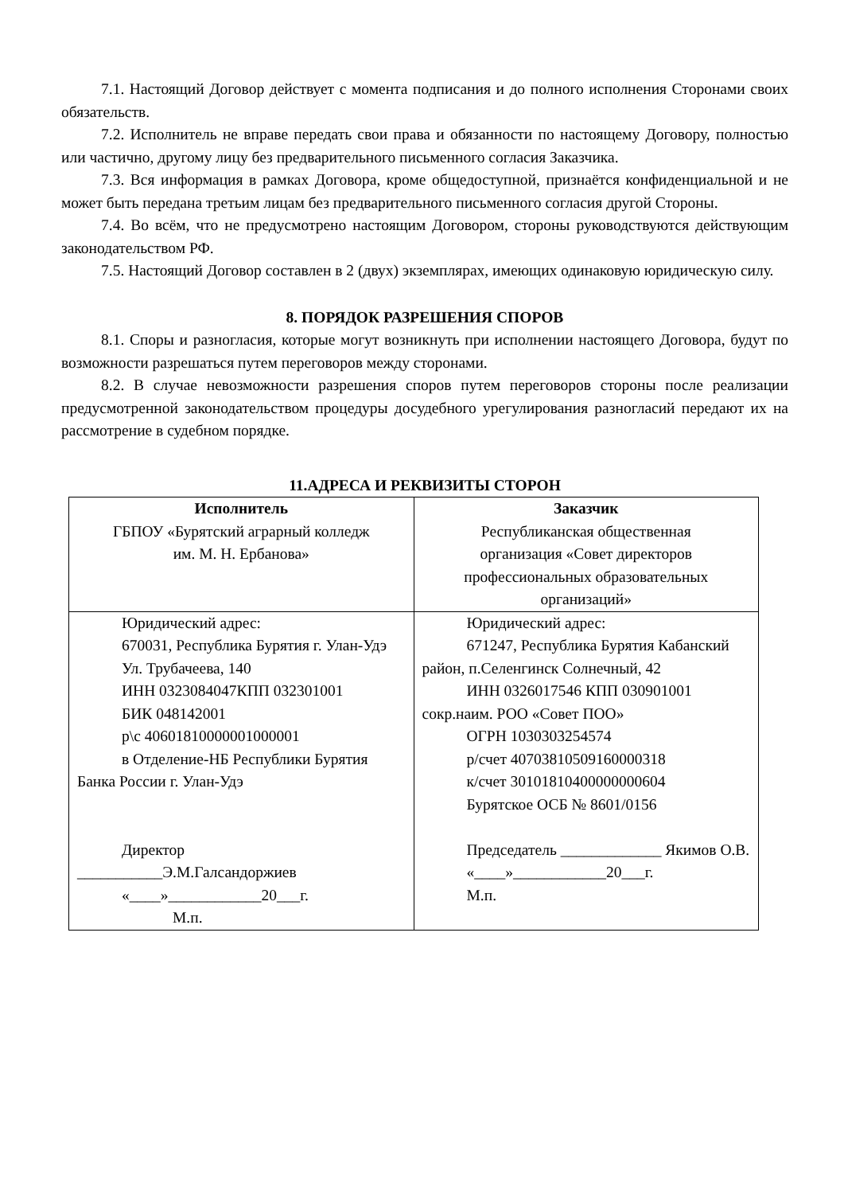7.1. Настоящий Договор действует с момента подписания и до полного исполнения Сторонами своих обязательств.
7.2. Исполнитель не вправе передать свои права и обязанности по настоящему Договору, полностью или частично, другому лицу без предварительного письменного согласия Заказчика.
7.3. Вся информация в рамках Договора, кроме общедоступной, признаётся конфиденциальной и не может быть передана третьим лицам без предварительного письменного согласия другой Стороны.
7.4. Во всём, что не предусмотрено настоящим Договором, стороны руководствуются действующим законодательством РФ.
7.5. Настоящий Договор составлен в 2 (двух) экземплярах, имеющих одинаковую юридическую силу.
8. ПОРЯДОК РАЗРЕШЕНИЯ СПОРОВ
8.1. Споры и разногласия, которые могут возникнуть при исполнении настоящего Договора, будут по возможности разрешаться путем переговоров между сторонами.
8.2. В случае невозможности разрешения споров путем переговоров стороны после реализации предусмотренной законодательством процедуры досудебного урегулирования разногласий передают их на рассмотрение в судебном порядке.
11.АДРЕСА И РЕКВИЗИТЫ СТОРОН
| Исполнитель ГБПОУ «Бурятский аграрный колледж им. М. Н. Ербанова» | Заказчик Республиканская общественная организация «Совет директоров профессиональных образовательных организаций» |
| Юридический адрес: 670031, Республика Бурятия г. Улан-Удэ Ул. Трубачеева, 140 ИНН 0323084047КПП 032301001 БИК 048142001 р\с 40601810000001000001 в Отделение-НБ Республики Бурятия Банка России г. Улан-Удэ Директор ___________Э.М.Галсандоржиев «____»____________20___г. М.п. | Юридический адрес: 671247, Республика Бурятия Кабанский район, п.Селенгинск Солнечный, 42 ИНН 0326017546 КПП 030901001 сокр.наим. РОО «Совет ПОО» ОГРН 1030303254574 р/счет 40703810509160000318 к/счет 30101810400000000604 Бурятское ОСБ № 8601/0156 Председатель _____________ Якимов О.В. «____»____________20___г. М.п. |